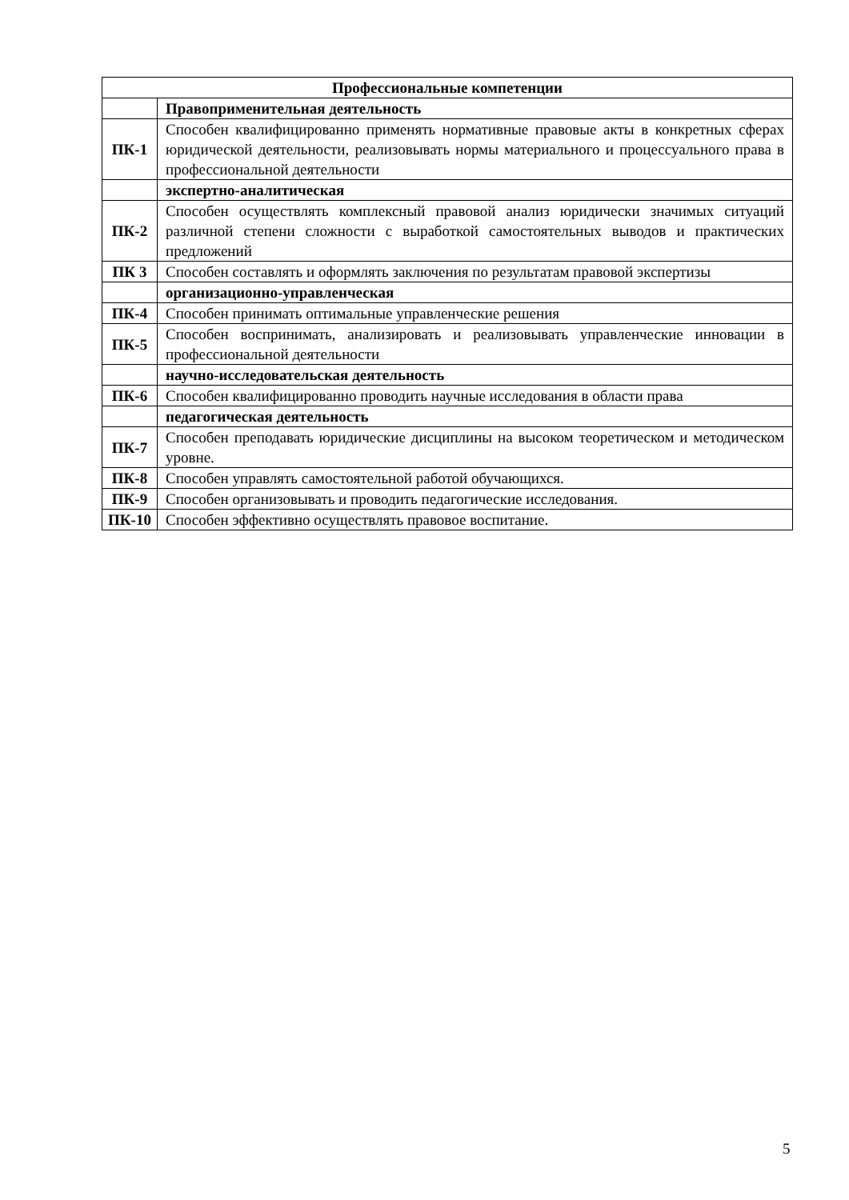| Профессиональные компетенции | |
| --- | --- |
| | Правоприменительная деятельность |
| ПК-1 | Способен квалифицированно применять нормативные правовые акты в конкретных сферах юридической деятельности, реализовывать нормы материального и процессуального права в профессиональной деятельности |
| | экспертно-аналитическая |
| ПК-2 | Способен осуществлять комплексный правовой анализ юридически значимых ситуаций различной степени сложности с выработкой самостоятельных выводов и практических предложений |
| ПК 3 | Способен составлять и оформлять заключения по результатам правовой экспертизы |
| | организационно-управленческая |
| ПК-4 | Способен принимать оптимальные управленческие решения |
| ПК-5 | Способен воспринимать, анализировать и реализовывать управленческие инновации в профессиональной деятельности |
| | научно-исследовательская деятельность |
| ПК-6 | Способен квалифицированно проводить научные исследования в области права |
| | педагогическая деятельность |
| ПК-7 | Способен преподавать юридические дисциплины на высоком теоретическом и методическом уровне. |
| ПК-8 | Способен управлять самостоятельной работой обучающихся. |
| ПК-9 | Способен организовывать и проводить педагогические исследования. |
| ПК-10 | Способен эффективно осуществлять правовое воспитание. |
5